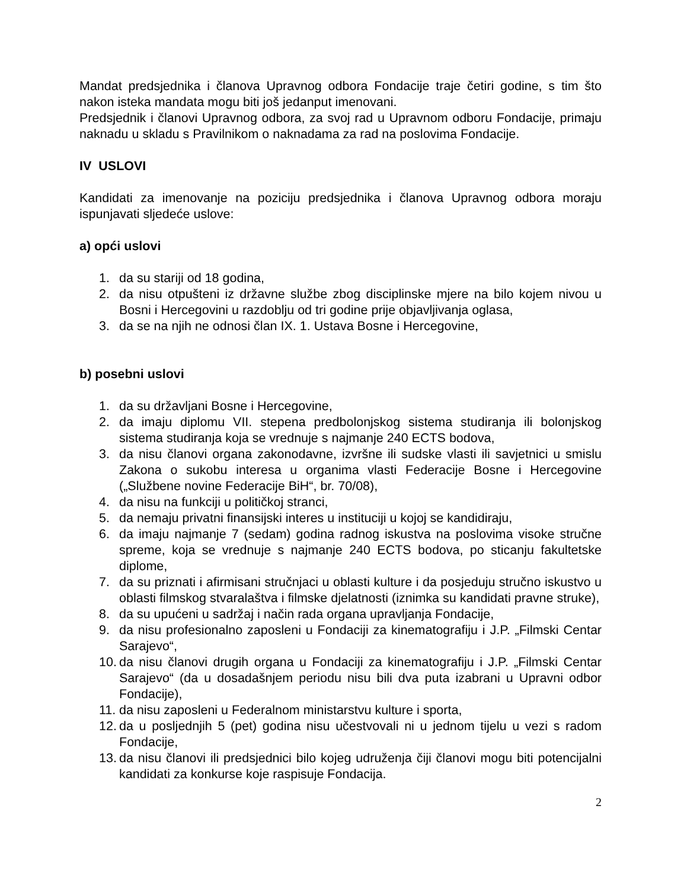Mandat predsjednika i članova Upravnog odbora Fondacije traje četiri godine, s tim što nakon isteka mandata mogu biti još jedanput imenovani.
Predsjednik i članovi Upravnog odbora, za svoj rad u Upravnom odboru Fondacije, primaju naknadu u skladu s Pravilnikom o naknadama za rad na poslovima Fondacije.
IV USLOVI
Kandidati za imenovanje na poziciju predsjednika i članova Upravnog odbora moraju ispunjavati sljedeće uslove:
a) opći uslovi
1. da su stariji od 18 godina,
2. da nisu otpušteni iz državne službe zbog disciplinske mjere na bilo kojem nivou u Bosni i Hercegovini u razdoblju od tri godine prije objavljivanja oglasa,
3. da se na njih ne odnosi član IX. 1. Ustava Bosne i Hercegovine,
b) posebni uslovi
1. da su državljani Bosne i Hercegovine,
2. da imaju diplomu VII. stepena predbolonjskog sistema studiranja ili bolonjskog sistema studiranja koja se vrednuje s najmanje 240 ECTS bodova,
3. da nisu članovi organa zakonodavne, izvršne ili sudske vlasti ili savjetnici u smislu Zakona o sukobu interesa u organima vlasti Federacije Bosne i Hercegovine („Službene novine Federacije BiH“, br. 70/08),
4. da nisu na funkciji u političkoj stranci,
5. da nemaju privatni finansijski interes u instituciji u kojoj se kandidiraju,
6. da imaju najmanje 7 (sedam) godina radnog iskustva na poslovima visoke stručne spreme, koja se vrednuje s najmanje 240 ECTS bodova, po sticanju fakultetske diplome,
7. da su priznati i afirmisani stručnjaci u oblasti kulture i da posjeduju stručno iskustvo u oblasti filmskog stvaralaštva i filmske djelatnosti (iznimka su kandidati pravne struke),
8. da su upućeni u sadržaj i način rada organa upravljanja Fondacije,
9. da nisu profesionalno zaposleni u Fondaciji za kinematografiju i J.P. „Filmski Centar Sarajevo“,
10. da nisu članovi drugih organa u Fondaciji za kinematografiju i J.P. „Filmski Centar Sarajevo“ (da u dosadašnjem periodu nisu bili dva puta izabrani u Upravni odbor Fondacije),
11. da nisu zaposleni u Federalnom ministarstvu kulture i sporta,
12. da u posljednjih 5 (pet) godina nisu učestvovali ni u jednom tijelu u vezi s radom Fondacije,
13. da nisu članovi ili predsjednici bilo kojeg udruženja čiji članovi mogu biti potencijalni kandidati za konkurse koje raspisuje Fondacija.
2